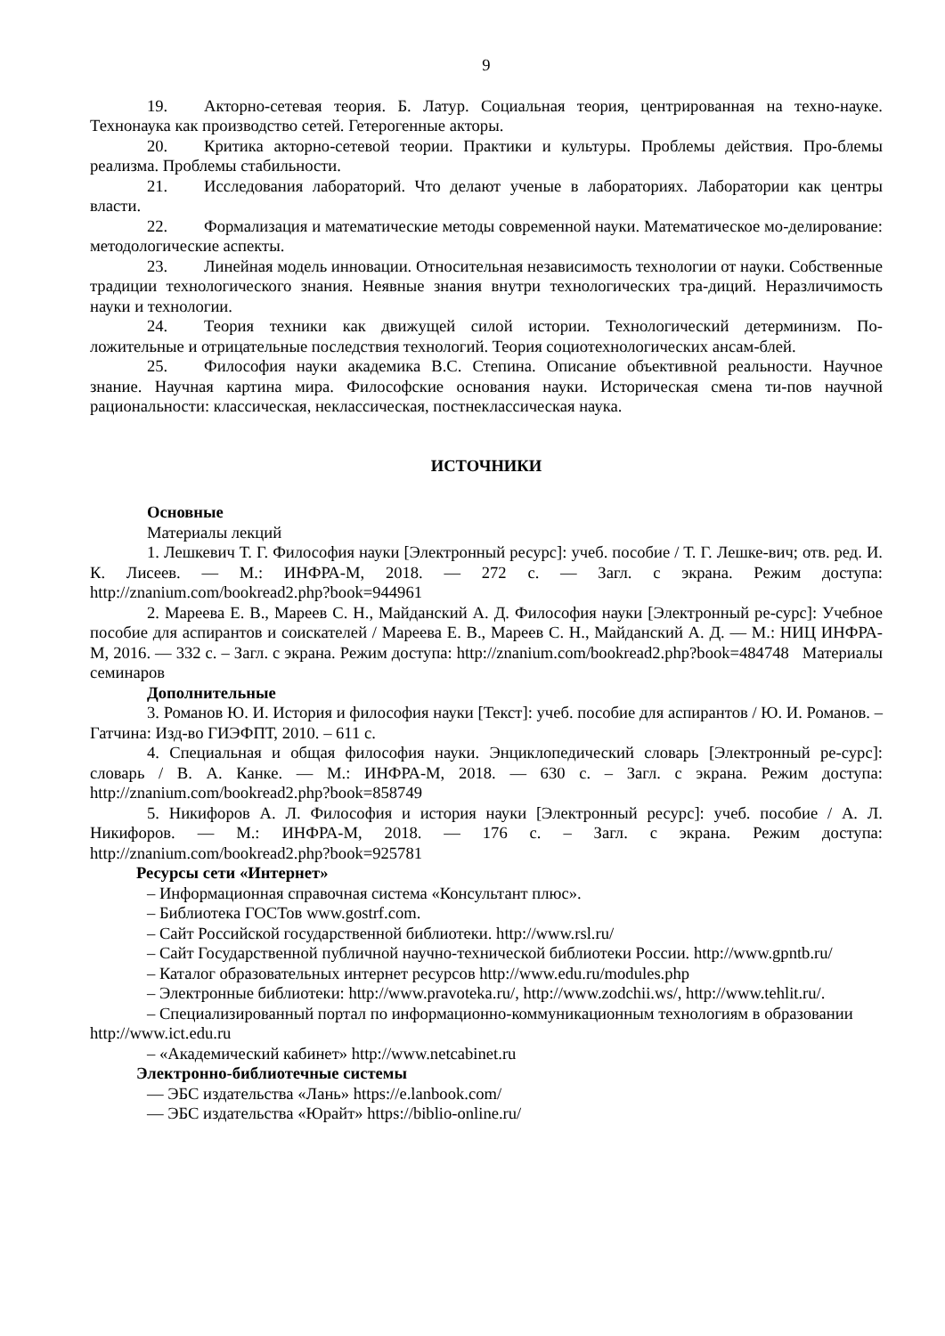9
19. Акторно-сетевая теория. Б. Латур. Социальная теория, центрированная на техно-науке. Технонаука как производство сетей. Гетерогенные акторы.
20. Критика акторно-сетевой теории. Практики и культуры. Проблемы действия. Про-блемы реализма. Проблемы стабильности.
21. Исследования лабораторий. Что делают ученые в лабораториях. Лаборатории как центры власти.
22. Формализация и математические методы современной науки. Математическое мо-делирование: методологические аспекты.
23. Линейная модель инновации. Относительная независимость технологии от науки. Собственные традиции технологического знания. Неявные знания внутри технологических тра-диций. Неразличимость науки и технологии.
24. Теория техники как движущей силой истории. Технологический детерминизм. По-ложительные и отрицательные последствия технологий. Теория социотехнологических ансам-блей.
25. Философия науки академика В.С. Степина. Описание объективной реальности. Научное знание. Научная картина мира. Философские основания науки. Историческая смена ти-пов научной рациональности: классическая, неклассическая, постнеклассическая наука.
ИСТОЧНИКИ
Основные
Материалы лекций
1. Лешкевич Т. Г. Философия науки [Электронный ресурс]: учеб. пособие / Т. Г. Лешке-вич; отв. ред. И. К. Лисеев. — М.: ИНФРА-М, 2018. — 272 с. — Загл. с экрана. Режим доступа: http://znanium.com/bookread2.php?book=944961
2. Мареева Е. В., Мареев С. Н., Майданский А. Д. Философия науки [Электронный ре-сурс]: Учебное пособие для аспирантов и соискателей / Мареева Е. В., Мареев С. Н., Майданский А. Д. — М.: НИЦ ИНФРА-М, 2016. — 332 с. – Загл. с экрана. Режим доступа: http://znanium.com/bookread2.php?book=484748 Материалы семинаров
Дополнительные
3. Романов Ю. И. История и философия науки [Текст]: учеб. пособие для аспирантов / Ю. И. Романов. – Гатчина: Изд-во ГИЭФПТ, 2010. – 611 с.
4. Специальная и общая философия науки. Энциклопедический словарь [Электронный ре-сурс]: словарь / В. А. Канке. — М.: ИНФРА-М, 2018. — 630 с. – Загл. с экрана. Режим доступа: http://znanium.com/bookread2.php?book=858749
5. Никифоров А. Л. Философия и история науки [Электронный ресурс]: учеб. пособие / А. Л. Никифоров. — М.: ИНФРА-М, 2018. — 176 с. – Загл. с экрана. Режим доступа: http://znanium.com/bookread2.php?book=925781
Ресурсы сети «Интернет»
– Информационная справочная система «Консультант плюс».
– Библиотека ГОСТов www.gostrf.com.
– Сайт Российской государственной библиотеки. http://www.rsl.ru/
– Сайт Государственной публичной научно-технической библиотеки России. http://www.gpntb.ru/
– Каталог образовательных интернет ресурсов http://www.edu.ru/modules.php
– Электронные библиотеки: http://www.pravoteka.ru/, http://www.zodchii.ws/, http://www.tehlit.ru/.
– Специализированный портал по информационно-коммуникационным технологиям в образовании http://www.ict.edu.ru
– «Академический кабинет» http://www.netcabinet.ru
Электронно-библиотечные системы
— ЭБС издательства «Лань» https://e.lanbook.com/
— ЭБС издательства «Юрайт» https://biblio-online.ru/